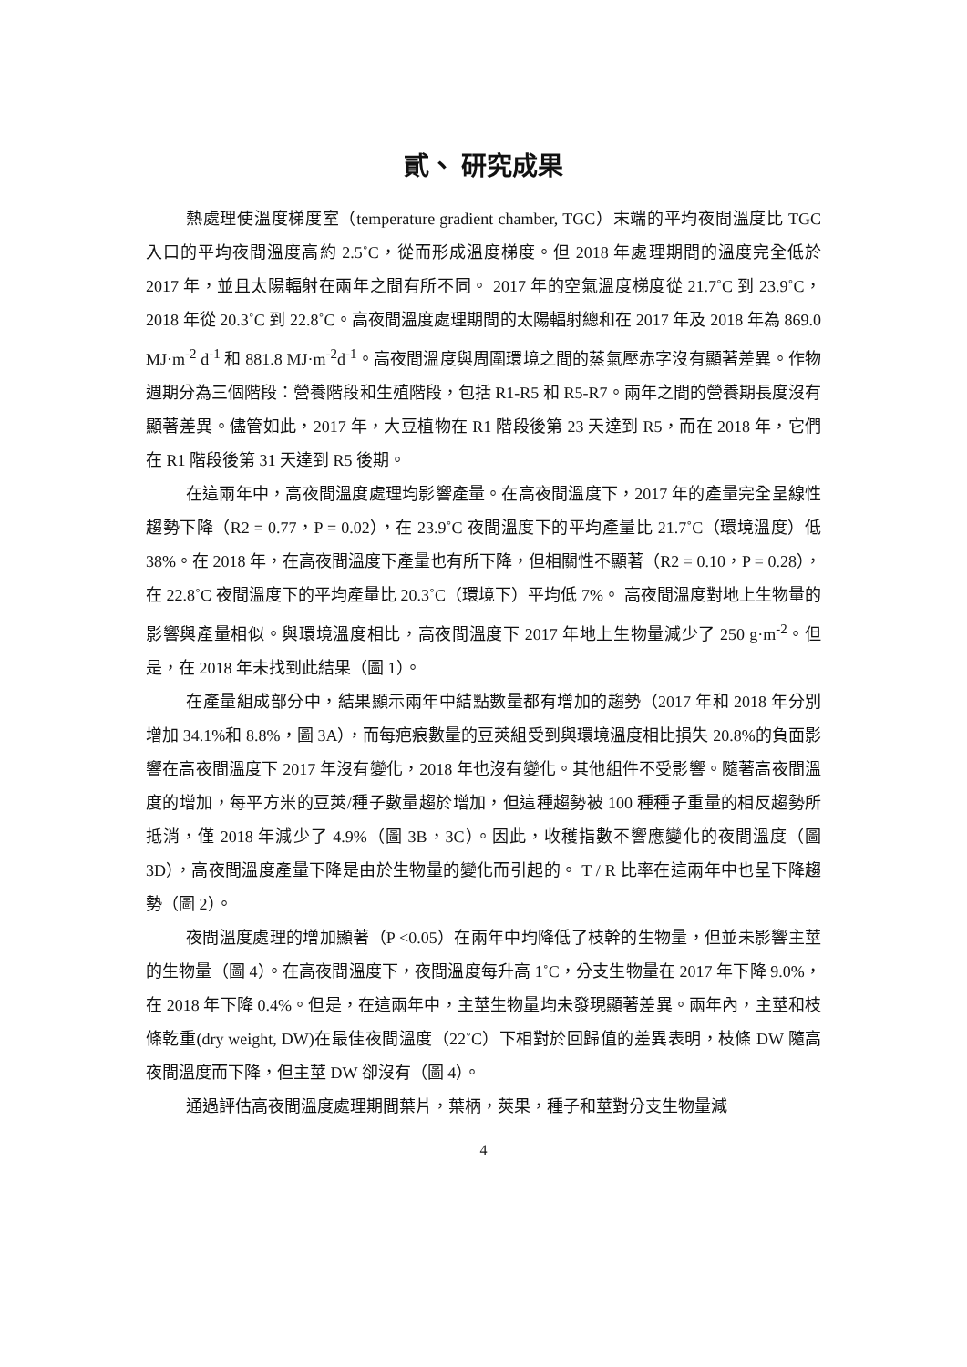貳、 研究成果
熱處理使溫度梯度室（temperature gradient chamber, TGC）末端的平均夜間溫度比 TGC 入口的平均夜間溫度高約 2.5˚C，從而形成溫度梯度。但 2018 年處理期間的溫度完全低於 2017 年，並且太陽輻射在兩年之間有所不同。 2017 年的空氣溫度梯度從 21.7˚C 到 23.9˚C，2018 年從 20.3˚C 到 22.8˚C。高夜間溫度處理期間的太陽輻射總和在 2017 年及 2018 年為 869.0 MJ·m<sup>-2</sup> d<sup>-1</sup> 和 881.8 MJ·m<sup>-2</sup>d<sup>-1</sup>。高夜間溫度與周圍環境之間的蒸氣壓赤字沒有顯著差異。作物週期分為三個階段：營養階段和生殖階段，包括 R1-R5 和 R5-R7。兩年之間的營養期長度沒有顯著差異。儘管如此，2017 年，大豆植物在 R1 階段後第 23 天達到 R5，而在 2018 年，它們在 R1 階段後第 31 天達到 R5 後期。
在這兩年中，高夜間溫度處理均影響產量。在高夜間溫度下，2017 年的產量完全呈線性趨勢下降（R2 = 0.77，P = 0.02），在 23.9˚C 夜間溫度下的平均產量比 21.7˚C（環境溫度）低 38%。在 2018 年，在高夜間溫度下產量也有所下降，但相關性不顯著（R2 = 0.10，P = 0.28），在 22.8˚C 夜間溫度下的平均產量比 20.3˚C（環境下）平均低 7%。 高夜間溫度對地上生物量的影響與產量相似。與環境溫度相比，高夜間溫度下 2017 年地上生物量減少了 250 g·m<sup>-2</sup>。但是，在 2018 年未找到此結果（圖 1）。
在產量組成部分中，結果顯示兩年中結點數量都有增加的趨勢（2017 年和 2018 年分別增加 34.1%和 8.8%，圖 3A），而每疤痕數量的豆莢組受到與環境溫度相比損失 20.8%的負面影響在高夜間溫度下 2017 年沒有變化，2018 年也沒有變化。其他組件不受影響。隨著高夜間溫度的增加，每平方米的豆莢/種子數量趨於增加，但這種趨勢被 100 種種子重量的相反趨勢所抵消，僅 2018 年減少了 4.9%（圖 3B，3C）。因此，收穫指數不響應變化的夜間溫度（圖 3D），高夜間溫度產量下降是由於生物量的變化而引起的。 T / R 比率在這兩年中也呈下降趨勢（圖 2）。
夜間溫度處理的增加顯著（P <0.05）在兩年中均降低了枝幹的生物量，但並未影響主莖的生物量（圖 4）。在高夜間溫度下，夜間溫度每升高 1˚C，分支生物量在 2017 年下降 9.0%，在 2018 年下降 0.4%。但是，在這兩年中，主莖生物量均未發現顯著差異。兩年內，主莖和枝條乾重(dry weight, DW)在最佳夜間溫度（22˚C）下相對於回歸值的差異表明，枝條 DW 隨高夜間溫度而下降，但主莖 DW 卻沒有（圖 4）。
通過評估高夜間溫度處理期間葉片，葉柄，莢果，種子和莖對分支生物量減
4